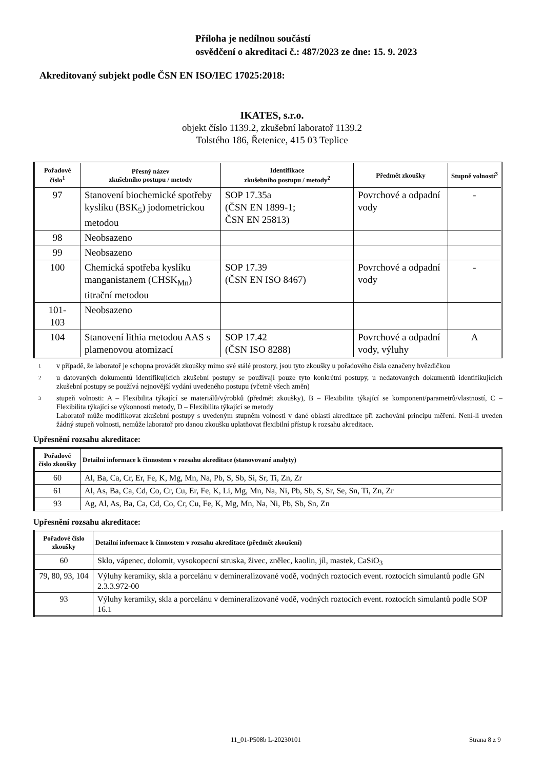Příloha je nedílnou součástí
osvědčení o akreditaci č.: 487/2023 ze dne: 15. 9. 2023
Akreditovaný subjekt podle ČSN EN ISO/IEC 17025:2018:
IKATES, s.r.o.
objekt číslo 1139.2, zkušební laboratoř 1139.2
Tolstého 186, Řetenice, 415 03 Teplice
| Pořadové číslo<sup>1</sup> | Přesný název zkušebního postupu / metody | Identifikace zkušebního postupu / metody<sup>2</sup> | Předmět zkoušky | Stupně volností<sup>3</sup> |
| --- | --- | --- | --- | --- |
| 97 | Stanovení biochemické spotřeby kyslíku (BSK<sub>5</sub>) jodometrickou metodou | SOP 17.35a (ČSN EN 1899-1; ČSN EN 25813) | Povrchové a odpadní vody | - |
| 98 | Neobsazeno | | | |
| 99 | Neobsazeno | | | |
| 100 | Chemická spotřeba kyslíku manganistanem (CHSK<sub>Mn</sub>) titrační metodou | SOP 17.39 (ČSN EN ISO 8467) | Povrchové a odpadní vody | - |
| 101- 103 | Neobsazeno | | | |
| 104 | Stanovení lithia metodou AAS s plamenovou atomizací | SOP 17.42 (ČSN ISO 8288) | Povrchové a odpadní vody, výluhy | A |
1
v případě, že laboratoř je schopna provádět zkoušky mimo své stálé prostory, jsou tyto zkoušky u pořadového čísla označeny hvězdičkou
2
u datovaných dokumentů identifikujících zkušební postupy se používají pouze tyto konkrétní postupy, u nedatovaných dokumentů identifikujících zkušební postupy se používá nejnovější vydání uvedeného postupu (včetně všech změn)
3
stupeň volnosti: A – Flexibilita týkající se materiálů/výrobků (předmět zkoušky), B – Flexibilita týkající se komponent/parametrů/vlastností, C – Flexibilita týkající se výkonnosti metody, D – Flexibilita týkající se metody
Laboratoř může modifikovat zkušební postupy s uvedeným stupněm volnosti v dané oblasti akreditace při zachování principu měření. Není-li uveden žádný stupeň volnosti, nemůže laboratoř pro danou zkoušku uplatňovat flexibilní přístup k rozsahu akreditace.
Upřesnění rozsahu akreditace:
| Pořadové číslo zkoušky | Detailní informace k činnostem v rozsahu akreditace (stanovované analyty) |
| --- | --- |
| 60 | Al, Ba, Ca, Cr, Er, Fe, K, Mg, Mn, Na, Pb, S, Sb, Si, Sr, Ti, Zn, Zr |
| 61 | Al, As, Ba, Ca, Cd, Co, Cr, Cu, Er, Fe, K, Li, Mg, Mn, Na, Ni, Pb, Sb, S, Sr, Se, Sn, Ti, Zn, Zr |
| 93 | Ag, Al, As, Ba, Ca, Cd, Co, Cr, Cu, Fe, K, Mg, Mn, Na, Ni, Pb, Sb, Sn, Zn |
Upřesnění rozsahu akreditace:
| Pořadové číslo zkoušky | Detailní informace k činnostem v rozsahu akreditace (předmět zkoušení) |
| --- | --- |
| 60 | Sklo, vápenec, dolomit, vysokopecní struska, živec, znělec, kaolin, jíl, mastek, CaSiO<sub>3</sub> |
| 79, 80, 93, 104 | Výluhy keramiky, skla a porcelánu v demineralizované vodě, vodných roztocích event. roztocích simulantů podle GN 2.3.3.972-00 |
| 93 | Výluhy keramiky, skla a porcelánu v demineralizované vodě, vodných roztocích event. roztocích simulantů podle SOP 16.1 |
11_01-P508b L-20230101 Strana 8 z 9